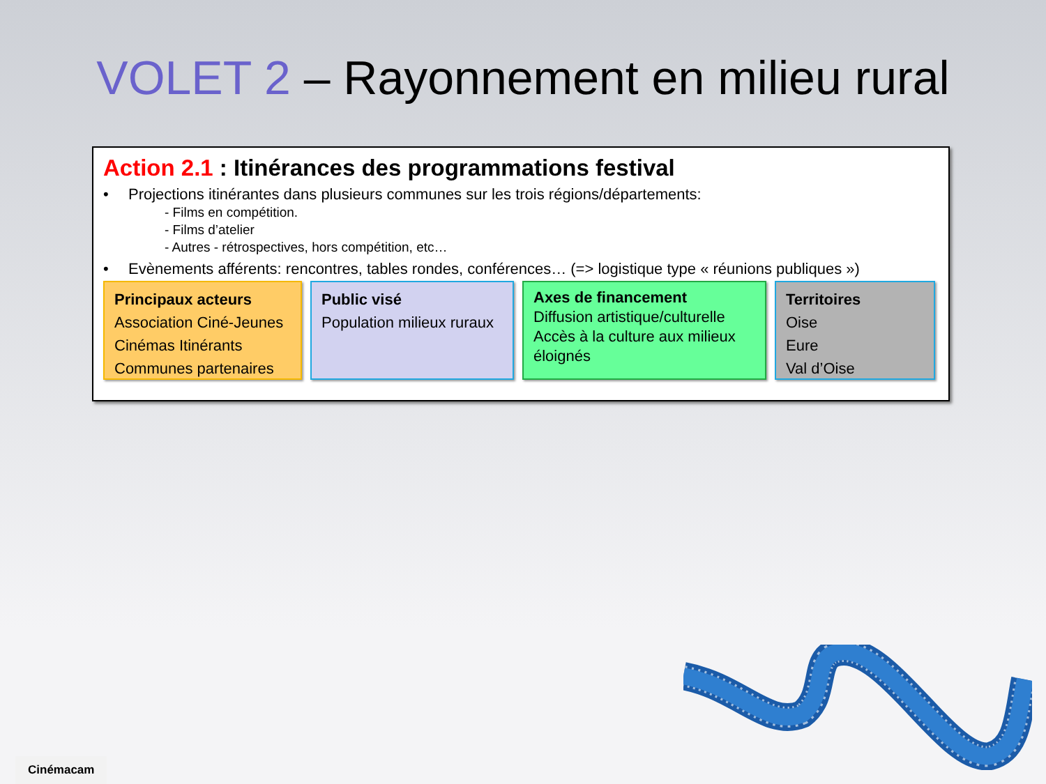VOLET 2 – Rayonnement en milieu rural
Action 2.1 : Itinérances des programmations festival
• Projections itinérantes dans plusieurs communes sur les trois régions/départements:
- Films en compétition.
- Films d’atelier
- Autres - rétrospectives, hors compétition, etc…
• Evènements afférents: rencontres, tables rondes, conférences… (=> logistique type « réunions publiques »)
Principaux acteurs
Association Ciné-Jeunes
Cinémas Itinérants
Communes partenaires
Public visé
Population milieux ruraux
Axes de financement
Diffusion artistique/culturelle
Accès à la culture aux milieux éloignés
Territoires
Oise
Eure
Val d’Oise
Cinémacam